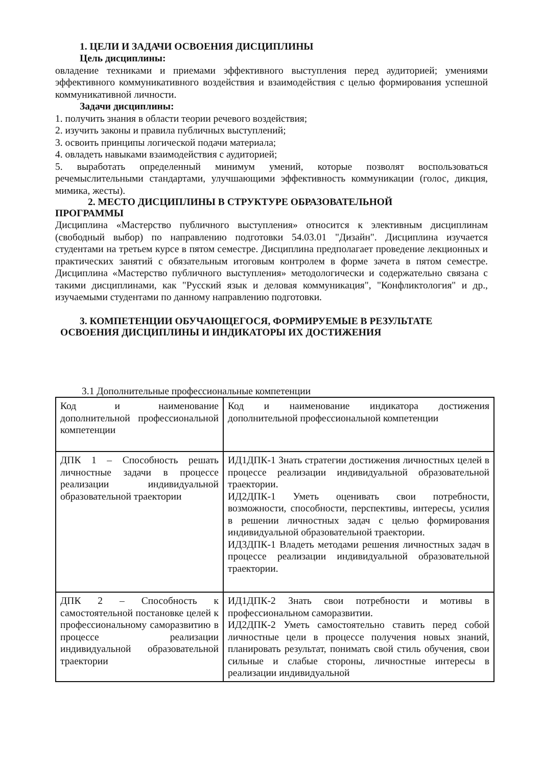1. ЦЕЛИ И ЗАДАЧИ ОСВОЕНИЯ ДИСЦИПЛИНЫ
Цель дисциплины:
овладение техниками и приемами эффективного выступления перед аудиторией; умениями эффективного коммуникативного воздействия и взаимодействия с целью формирования успешной коммуникативной личности.
Задачи дисциплины:
1. получить знания в области теории речевого воздействия;
2. изучить законы и правила публичных выступлений;
3. освоить принципы логической подачи материала;
4. овладеть навыками взаимодействия с аудиторией;
5. выработать определенный минимум умений, которые позволят воспользоваться речемыслительными стандартами, улучшающими эффективность коммуникации (голос, дикция, мимика, жесты).
2. МЕСТО ДИСЦИПЛИНЫ В СТРУКТУРЕ ОБРАЗОВАТЕЛЬНОЙ
ПРОГРАММЫ
Дисциплина «Мастерство публичного выступления» относится к элективным дисциплинам (свободный выбор) по направлению подготовки 54.03.01 "Дизайн". Дисциплина изучается студентами на третьем курсе в пятом семестре. Дисциплина предполагает проведение лекционных и практических занятий с обязательным итоговым контролем в форме зачета в пятом семестре. Дисциплина «Мастерство публичного выступления» методологически и содержательно связана с такими дисциплинами, как "Русский язык и деловая коммуникация", "Конфликтология" и др., изучаемыми студентами по данному направлению подготовки.
3. КОМПЕТЕНЦИИ ОБУЧАЮЩЕГОСЯ, ФОРМИРУЕМЫЕ В РЕЗУЛЬТАТЕ
ОСВОЕНИЯ ДИСЦИПЛИНЫ И ИНДИКАТОРЫ ИХ ДОСТИЖЕНИЯ
3.1 Дополнительные профессиональные компетенции
| Код и наименование дополнительной профессиональной компетенции | Код и наименование индикатора достижения дополнительной профессиональной компетенции |
| ДПК 1 – Способность решать личностные задачи в процессе реализации индивидуальной образовательной траектории | ИД1ДПК-1 Знать стратегии достижения личностных целей в процессе реализации индивидуальной образовательной траектории. ИД2ДПК-1 Уметь оценивать свои потребности, возможности, способности, перспективы, интересы, усилия в решении личностных задач с целью формирования индивидуальной образовательной траектории. ИД3ДПК-1 Владеть методами решения личностных задач в процессе реализации индивидуальной образовательной траектории. |
| ДПК 2 – Способность к самостоятельной постановке целей к профессиональному саморазвитию в процессе реализации индивидуальной образовательной траектории | ИД1ДПК-2 Знать свои потребности и мотивы в профессиональном саморазвитии. ИД2ДПК-2 Уметь самостоятельно ставить перед собой личностные цели в процессе получения новых знаний, планировать результат, понимать свой стиль обучения, свои сильные и слабые стороны, личностные интересы в реализации индивидуальной |